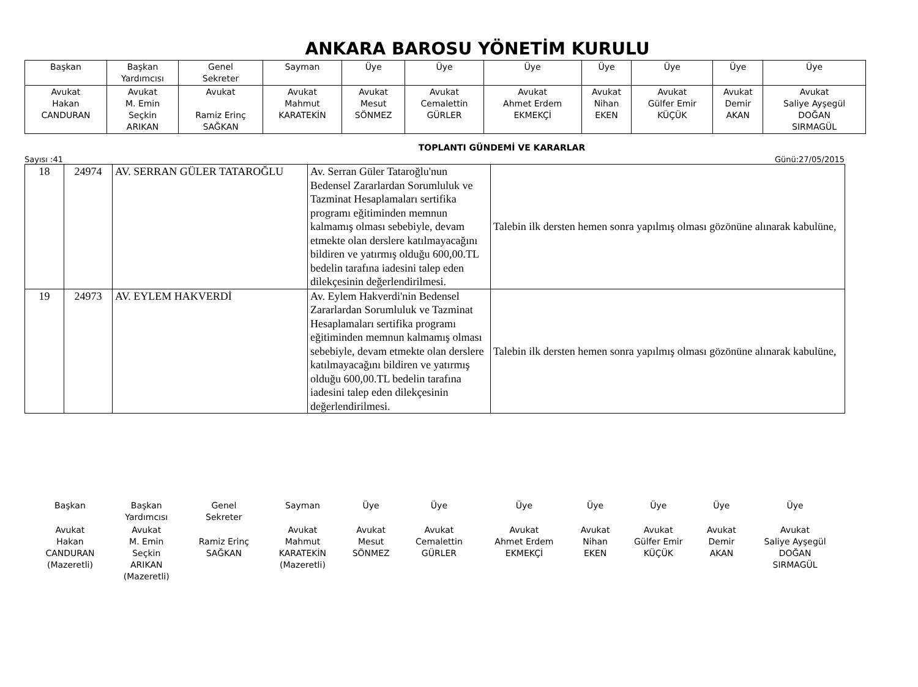ANKARA BAROSU YÖNETİM KURULU
| Başkan | Başkan Yardımcısı | Genel Sekreter | Sayman | Üye | Üye | Üye | Üye | Üye | Üye | Üye |
| Avukat Hakan CANDURAN | Avukat M. Emin Seçkin ARIKAN | Avukat Ramiz Erinç SAĞKAN | Avukat Mahmut KARATEKİN | Avukat Mesut SÖNMEZ | Avukat Cemalettin GÜRLER | Avukat Ahmet Erdem EKMEKÇİ | Avukat Nihan EKEN | Avukat Gülfer Emir KÜÇÜK | Avukat Demir AKAN | Avukat Saliye Ayşegül DOĞAN SIRMAGÜL |
TOPLANTI GÜNDEMİ VE KARARLAR
Sayısı :41 Günü:27/05/2015
| 18 | 24974 | AV. SERRAN GÜLER TATAROĞLU | Av. Serran Güler Tataroğlu'nun Bedensel Zararlardan Sorumluluk ve Tazminat Hesaplamaları sertifika programı eğitiminden memnun kalmamış olması sebebiyle, devam etmekte olan derslere katılmayacağını bildiren ve yatırmış olduğu 600,00.TL bedelin tarafına iadesini talep eden dilekçesinin değerlendirilmesi. | Talebin ilk dersten hemen sonra yapılmış olması gözönüne alınarak kabulüne, |
| 19 | 24973 | AV. EYLEM HAKVERDİ | Av. Eylem Hakverdi'nin Bedensel Zararlardan Sorumluluk ve Tazminat Hesaplamaları sertifika programı eğitiminden memnun kalmamış olması sebebiyle, devam etmekte olan derslere katılmayacağını bildiren ve yatırmış olduğu 600,00.TL bedelin tarafına iadesini talep eden dilekçesinin değerlendirilmesi. | Talebin ilk dersten hemen sonra yapılmış olması gözönüne alınarak kabulüne, |
| Başkan | Başkan Yardımcısı | Genel Sekreter | Sayman | Üye | Üye | Üye | Üye | Üye | Üye | Üye |
| Avukat Hakan CANDURAN (Mazeretli) | Avukat M. Emin Seçkin ARIKAN (Mazeretli) | Ramiz Erinç SAĞKAN | Avukat Mahmut KARATEKİN (Mazeretli) | Avukat Mesut SÖNMEZ | Avukat Cemalettin GÜRLER | Avukat Ahmet Erdem EKMEKÇİ | Avukat Nihan EKEN | Avukat Gülfer Emir KÜÇÜK | Avukat Demir AKAN | Avukat Saliye Ayşegül DOĞAN SIRMAGÜL |